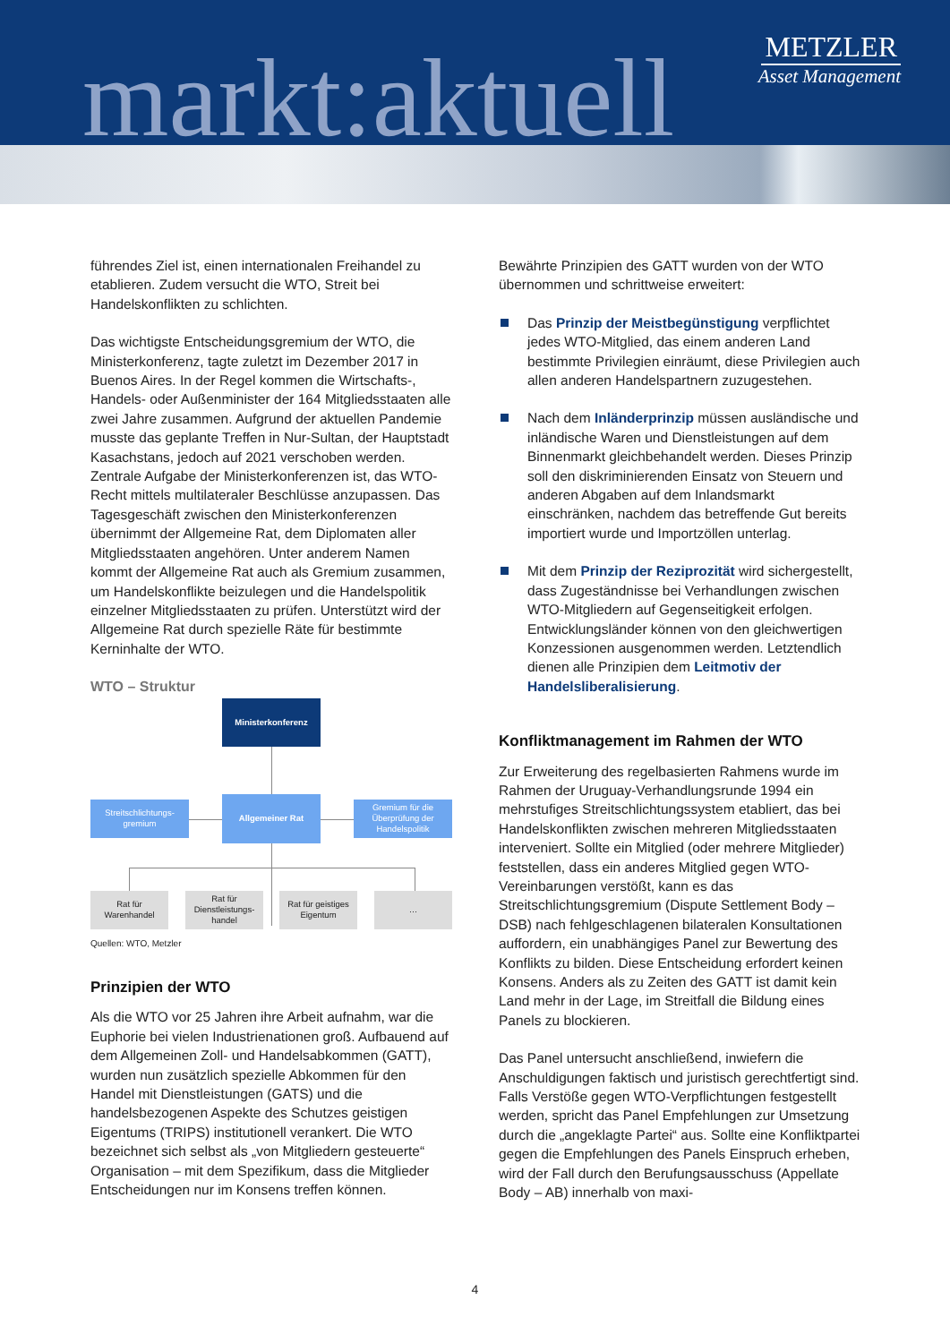markt:aktuell
METZLER
Asset Management
führendes Ziel ist, einen internationalen Freihandel zu etablieren. Zudem versucht die WTO, Streit bei Handelskonflikten zu schlichten.
Das wichtigste Entscheidungsgremium der WTO, die Ministerkonferenz, tagte zuletzt im Dezember 2017 in Buenos Aires. In der Regel kommen die Wirtschafts-, Handels- oder Außenminister der 164 Mitgliedsstaaten alle zwei Jahre zusammen. Aufgrund der aktuellen Pandemie musste das geplante Treffen in Nur-Sultan, der Hauptstadt Kasachstans, jedoch auf 2021 verschoben werden. Zentrale Aufgabe der Ministerkonferenzen ist, das WTO-Recht mittels multilateraler Beschlüsse anzupassen. Das Tagesgeschäft zwischen den Ministerkonferenzen übernimmt der Allgemeine Rat, dem Diplomaten aller Mitgliedsstaaten angehören. Unter anderem Namen kommt der Allgemeine Rat auch als Gremium zusammen, um Handelskonflikte beizulegen und die Handelspolitik einzelner Mitgliedsstaaten zu prüfen. Unterstützt wird der Allgemeine Rat durch spezielle Räte für bestimmte Kerninhalte der WTO.
WTO – Struktur
Ministerkonferenz
Streitschlichtungs-
gremium
Allgemeiner Rat
Gremium für die Überprüfung der Handelspolitik
Rat für
Warenhandel
Rat für Dienstleistungs-handel
Rat für geistiges Eigentum
…
Quellen: WTO, Metzler
Prinzipien der WTO
Als die WTO vor 25 Jahren ihre Arbeit aufnahm, war die Euphorie bei vielen Industrienationen groß. Aufbauend auf dem Allgemeinen Zoll- und Handelsabkommen (GATT), wurden nun zusätzlich spezielle Abkommen für den Handel mit Dienstleistungen (GATS) und die handelsbezogenen Aspekte des Schutzes geistigen Eigentums (TRIPS) institutionell verankert. Die WTO bezeichnet sich selbst als „von Mitgliedern gesteuerte“ Organisation – mit dem Spezifikum, dass die Mitglieder Entscheidungen nur im Konsens treffen können.
Bewährte Prinzipien des GATT wurden von der WTO übernommen und schrittweise erweitert:
Das Prinzip der Meistbegünstigung verpflichtet jedes WTO-Mitglied, das einem anderen Land bestimmte Privilegien einräumt, diese Privilegien auch allen anderen Handelspartnern zuzugestehen.
Nach dem Inländerprinzip müssen ausländische und inländische Waren und Dienstleistungen auf dem Binnenmarkt gleichbehandelt werden. Dieses Prinzip soll den diskriminierenden Einsatz von Steuern und anderen Abgaben auf dem Inlandsmarkt einschränken, nachdem das betreffende Gut bereits importiert wurde und Importzöllen unterlag.
Mit dem Prinzip der Reziprozität wird sichergestellt, dass Zugeständnisse bei Verhandlungen zwischen WTO-Mitgliedern auf Gegenseitigkeit erfolgen. Entwicklungsländer können von den gleichwertigen Konzessionen ausgenommen werden. Letztendlich dienen alle Prinzipien dem Leitmotiv der Handelsliberalisierung.
Konfliktmanagement im Rahmen der WTO
Zur Erweiterung des regelbasierten Rahmens wurde im Rahmen der Uruguay-Verhandlungsrunde 1994 ein mehrstufiges Streitschlichtungssystem etabliert, das bei Handelskonflikten zwischen mehreren Mitgliedsstaaten interveniert. Sollte ein Mitglied (oder mehrere Mitglieder) feststellen, dass ein anderes Mitglied gegen WTO-Vereinbarungen verstößt, kann es das Streitschlichtungsgremium (Dispute Settlement Body – DSB) nach fehlgeschlagenen bilateralen Konsultationen auffordern, ein unabhängiges Panel zur Bewertung des Konflikts zu bilden. Diese Entscheidung erfordert keinen Konsens. Anders als zu Zeiten des GATT ist damit kein Land mehr in der Lage, im Streitfall die Bildung eines Panels zu blockieren.
Das Panel untersucht anschließend, inwiefern die Anschuldigungen faktisch und juristisch gerechtfertigt sind. Falls Verstöße gegen WTO-Verpflichtungen festgestellt werden, spricht das Panel Empfehlungen zur Umsetzung durch die „angeklagte Partei“ aus. Sollte eine Konfliktpartei gegen die Empfehlungen des Panels Einspruch erheben, wird der Fall durch den Berufungsausschuss (Appellate Body – AB) innerhalb von maxi-
4